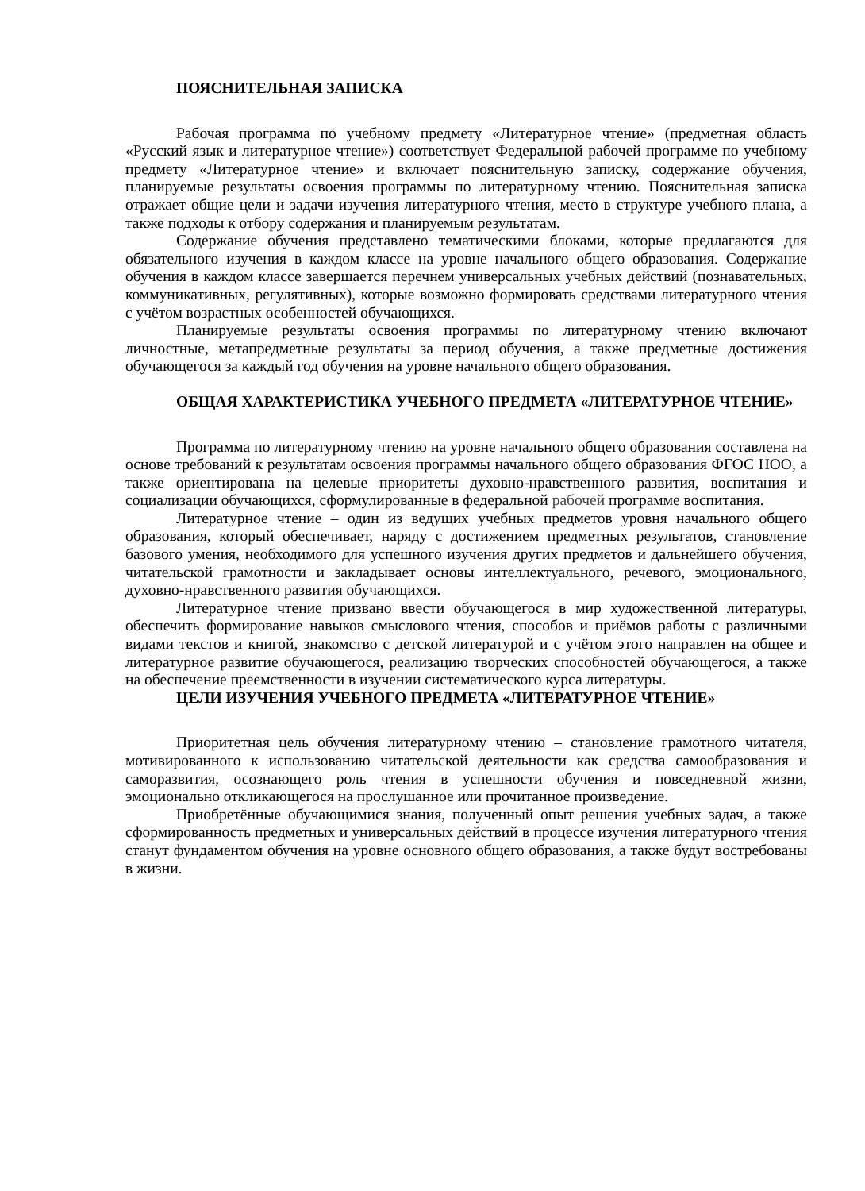ПОЯСНИТЕЛЬНАЯ ЗАПИСКА
Рабочая программа по учебному предмету «Литературное чтение» (предметная область «Русский язык и литературное чтение») соответствует Федеральной рабочей программе по учебному предмету «Литературное чтение» и включает пояснительную записку, содержание обучения, планируемые результаты освоения программы по литературному чтению. Пояснительная записка отражает общие цели и задачи изучения литературного чтения, место в структуре учебного плана, а также подходы к отбору содержания и планируемым результатам.
Содержание обучения представлено тематическими блоками, которые предлагаются для обязательного изучения в каждом классе на уровне начального общего образования. Содержание обучения в каждом классе завершается перечнем универсальных учебных действий (познавательных, коммуникативных, регулятивных), которые возможно формировать средствами литературного чтения с учётом возрастных особенностей обучающихся.
Планируемые результаты освоения программы по литературному чтению включают личностные, метапредметные результаты за период обучения, а также предметные достижения обучающегося за каждый год обучения на уровне начального общего образования.
ОБЩАЯ ХАРАКТЕРИСТИКА УЧЕБНОГО ПРЕДМЕТА «ЛИТЕРАТУРНОЕ ЧТЕНИЕ»
Программа по литературному чтению на уровне начального общего образования составлена на основе требований к результатам освоения программы начального общего образования ФГОС НОО, а также ориентирована на целевые приоритеты духовно-нравственного развития, воспитания и социализации обучающихся, сформулированные в федеральной рабочей программе воспитания.
Литературное чтение – один из ведущих учебных предметов уровня начального общего образования, который обеспечивает, наряду с достижением предметных результатов, становление базового умения, необходимого для успешного изучения других предметов и дальнейшего обучения, читательской грамотности и закладывает основы интеллектуального, речевого, эмоционального, духовно-нравственного развития обучающихся.
Литературное чтение призвано ввести обучающегося в мир художественной литературы, обеспечить формирование навыков смыслового чтения, способов и приёмов работы с различными видами текстов и книгой, знакомство с детской литературой и с учётом этого направлен на общее и литературное развитие обучающегося, реализацию творческих способностей обучающегося, а также на обеспечение преемственности в изучении систематического курса литературы.
ЦЕЛИ ИЗУЧЕНИЯ УЧЕБНОГО ПРЕДМЕТА «ЛИТЕРАТУРНОЕ ЧТЕНИЕ»
Приоритетная цель обучения литературному чтению – становление грамотного читателя, мотивированного к использованию читательской деятельности как средства самообразования и саморазвития, осознающего роль чтения в успешности обучения и повседневной жизни, эмоционально откликающегося на прослушанное или прочитанное произведение.
Приобретённые обучающимися знания, полученный опыт решения учебных задач, а также сформированность предметных и универсальных действий в процессе изучения литературного чтения станут фундаментом обучения на уровне основного общего образования, а также будут востребованы в жизни.